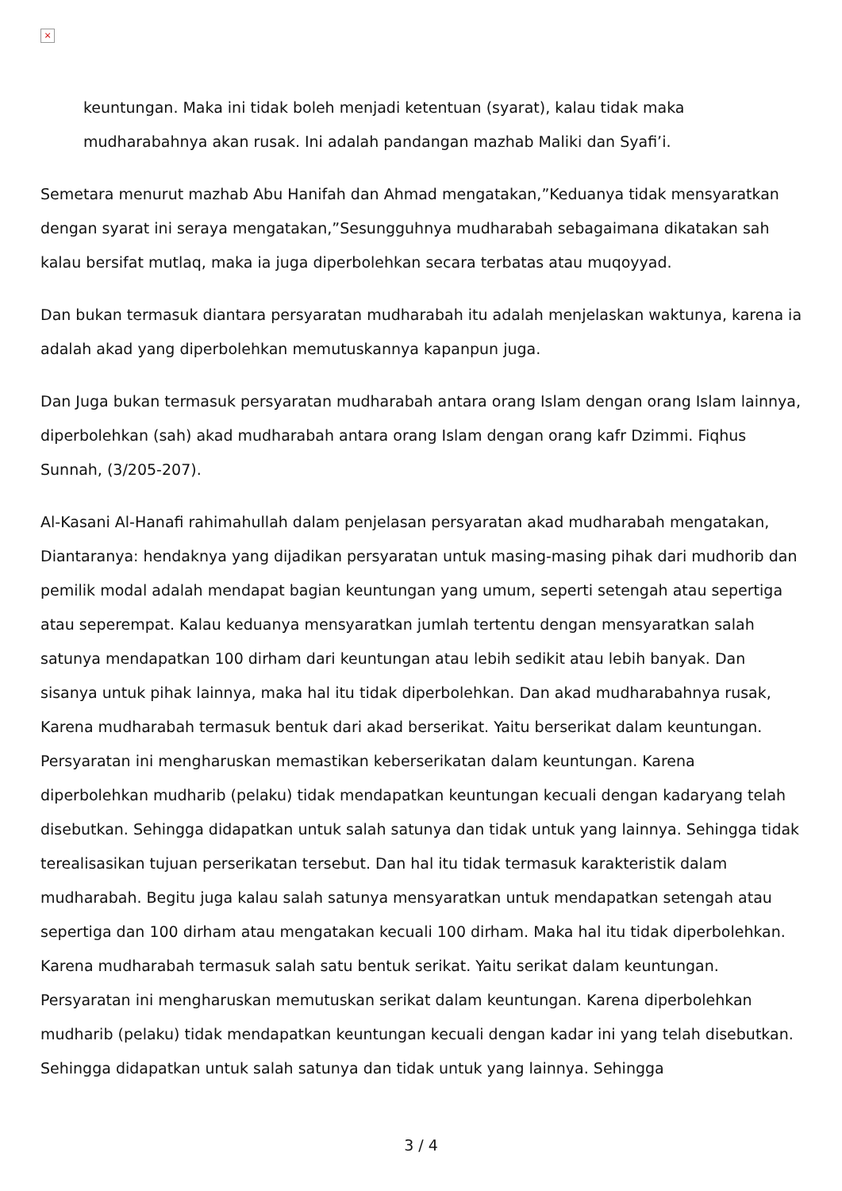×
keuntungan. Maka ini tidak boleh menjadi ketentuan (syarat), kalau tidak maka mudharabahnya akan rusak. Ini adalah pandangan mazhab Maliki dan Syafi’i.
Semetara menurut mazhab Abu Hanifah dan Ahmad mengatakan,”Keduanya tidak mensyaratkan dengan syarat ini seraya mengatakan,”Sesungguhnya mudharabah sebagaimana dikatakan sah kalau bersifat mutlaq, maka ia juga diperbolehkan secara terbatas atau muqoyyad.
Dan bukan termasuk diantara persyaratan mudharabah itu adalah menjelaskan waktunya, karena ia adalah akad yang diperbolehkan memutuskannya kapanpun juga.
Dan Juga bukan termasuk persyaratan mudharabah antara orang Islam dengan orang Islam lainnya, diperbolehkan (sah) akad mudharabah antara orang Islam dengan orang kafr Dzimmi. Fiqhus Sunnah, (3/205-207).
Al-Kasani Al-Hanafi rahimahullah dalam penjelasan persyaratan akad mudharabah mengatakan, Diantaranya: hendaknya yang dijadikan persyaratan untuk masing-masing pihak dari mudhorib dan pemilik modal adalah mendapat bagian keuntungan yang umum, seperti setengah atau sepertiga atau seperempat. Kalau keduanya mensyaratkan jumlah tertentu dengan mensyaratkan salah satunya mendapatkan 100 dirham dari keuntungan atau lebih sedikit atau lebih banyak. Dan sisanya untuk pihak lainnya, maka hal itu tidak diperbolehkan. Dan akad mudharabahnya rusak, Karena mudharabah termasuk bentuk dari akad berserikat. Yaitu berserikat dalam keuntungan. Persyaratan ini mengharuskan memastikan keberserikatan dalam keuntungan. Karena diperbolehkan mudharib (pelaku) tidak mendapatkan keuntungan kecuali dengan kadaryang telah disebutkan. Sehingga didapatkan untuk salah satunya dan tidak untuk yang lainnya. Sehingga tidak terealisasikan tujuan perserikatan tersebut. Dan hal itu tidak termasuk karakteristik dalam mudharabah. Begitu juga kalau salah satunya mensyaratkan untuk mendapatkan setengah atau sepertiga dan 100 dirham atau mengatakan kecuali 100 dirham. Maka hal itu tidak diperbolehkan. Karena mudharabah termasuk salah satu bentuk serikat. Yaitu serikat dalam keuntungan. Persyaratan ini mengharuskan memutuskan serikat dalam keuntungan. Karena diperbolehkan mudharib (pelaku) tidak mendapatkan keuntungan kecuali dengan kadar ini yang telah disebutkan. Sehingga didapatkan untuk salah satunya dan tidak untuk yang lainnya. Sehingga
3 / 4